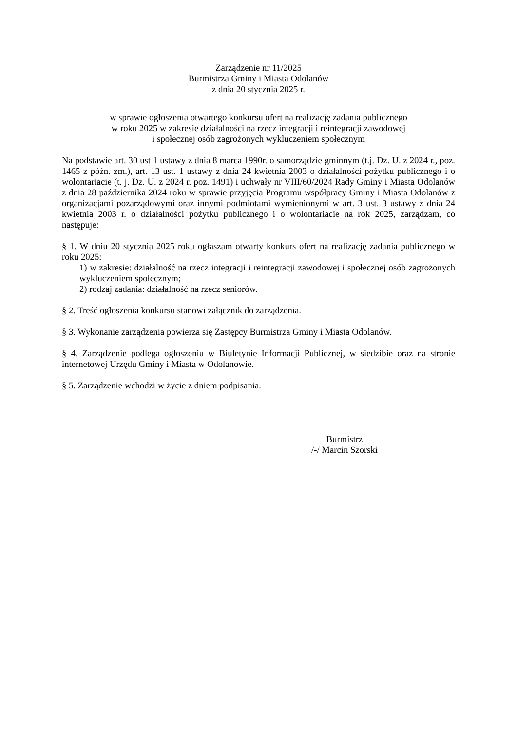Zarządzenie nr 11/2025
Burmistrza Gminy i Miasta Odolanów
z dnia 20 stycznia 2025 r.
w sprawie ogłoszenia otwartego konkursu ofert na realizację zadania publicznego
w roku 2025 w zakresie działalności na rzecz integracji i reintegracji zawodowej
i społecznej osób zagrożonych wykluczeniem społecznym
Na podstawie art. 30 ust 1 ustawy z dnia 8 marca 1990r. o samorządzie gminnym (t.j. Dz. U. z 2024 r., poz. 1465 z późn. zm.), art. 13 ust. 1 ustawy z dnia 24 kwietnia 2003 o działalności pożytku publicznego i o wolontariacie (t. j. Dz. U. z 2024 r. poz. 1491) i uchwały nr VIII/60/2024 Rady Gminy i Miasta Odolanów z dnia 28 października 2024 roku w sprawie przyjęcia Programu współpracy Gminy i Miasta Odolanów z organizacjami pozarządowymi oraz innymi podmiotami wymienionymi w art. 3 ust. 3 ustawy z dnia 24 kwietnia 2003 r. o działalności pożytku publicznego i o wolontariacie na rok 2025, zarządzam, co następuje:
§ 1. W dniu 20 stycznia 2025 roku ogłaszam otwarty konkurs ofert na realizację zadania publicznego w roku 2025:
1) w zakresie: działalność na rzecz integracji i reintegracji zawodowej i społecznej osób zagrożonych wykluczeniem społecznym;
2) rodzaj zadania: działalność na rzecz seniorów.
§ 2. Treść ogłoszenia konkursu stanowi załącznik do zarządzenia.
§ 3. Wykonanie zarządzenia powierza się Zastępcy Burmistrza Gminy i Miasta Odolanów.
§ 4. Zarządzenie podlega ogłoszeniu w Biuletynie Informacji Publicznej, w siedzibie oraz na stronie internetowej Urzędu Gminy i Miasta w Odolanowie.
§ 5. Zarządzenie wchodzi w życie z dniem podpisania.
Burmistrz
/-/ Marcin Szorski